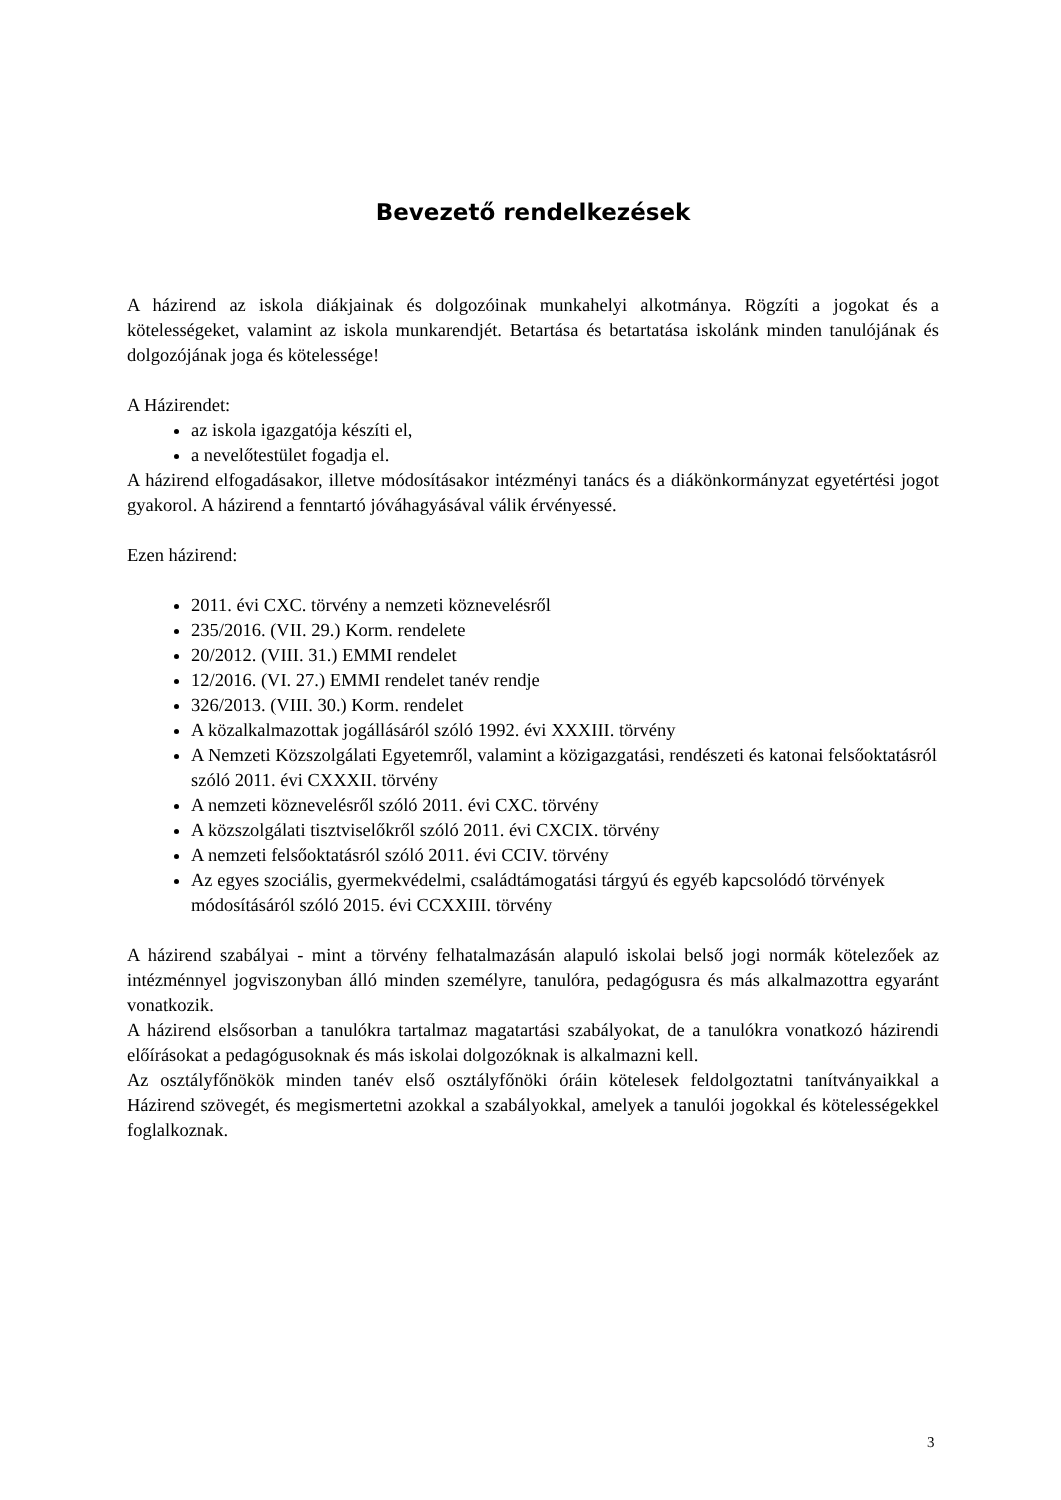Bevezető rendelkezések
A házirend az iskola diákjainak és dolgozóinak munkahelyi alkotmánya. Rögzíti a jogokat és a kötelességeket, valamint az iskola munkarendjét. Betartása és betartatása iskolánk minden tanulójának és dolgozójának joga és kötelessége!
A Házirendet:
az iskola igazgatója készíti el,
a nevelőtestület fogadja el.
A házirend elfogadásakor, illetve módosításakor intézményi tanács és a diákönkormányzat egyetértési jogot gyakorol. A házirend a fenntartó jóváhagyásával válik érvényessé.
Ezen házirend:
2011. évi CXC. törvény a nemzeti köznevelésről
235/2016. (VII. 29.) Korm. rendelete
20/2012. (VIII. 31.) EMMI rendelet
12/2016. (VI. 27.) EMMI rendelet tanév rendje
326/2013. (VIII. 30.) Korm. rendelet
A közalkalmazottak jogállásáról szóló 1992. évi XXXIII. törvény
A Nemzeti Közszolgálati Egyetemről, valamint a közigazgatási, rendészeti és katonai felsőoktatásról szóló 2011. évi CXXXII. törvény
A nemzeti köznevelésről szóló 2011. évi CXC. törvény
A közszolgálati tisztviselőkről szóló 2011. évi CXCIX. törvény
A nemzeti felsőoktatásról szóló 2011. évi CCIV. törvény
Az egyes szociális, gyermekvédelmi, családtámogatási tárgyú és egyéb kapcsolódó törvények módosításáról szóló 2015. évi CCXXIII. törvény
A házirend szabályai - mint a törvény felhatalmazásán alapuló iskolai belső jogi normák kötelezőek az intézménnyel jogviszonyban álló minden személyre, tanulóra, pedagógusra és más alkalmazottra egyaránt vonatkozik.
A házirend elsősorban a tanulókra tartalmaz magatartási szabályokat, de a tanulókra vonatkozó házirendi előírásokat a pedagógusoknak és más iskolai dolgozóknak is alkalmazni kell.
Az osztályfőnökök minden tanév első osztályfőnöki óráin kötelesek feldolgoztatni tanítványaikkal a Házirend szövegét, és megismertetni azokkal a szabályokkal, amelyek a tanulói jogokkal és kötelességekkel foglalkoznak.
3